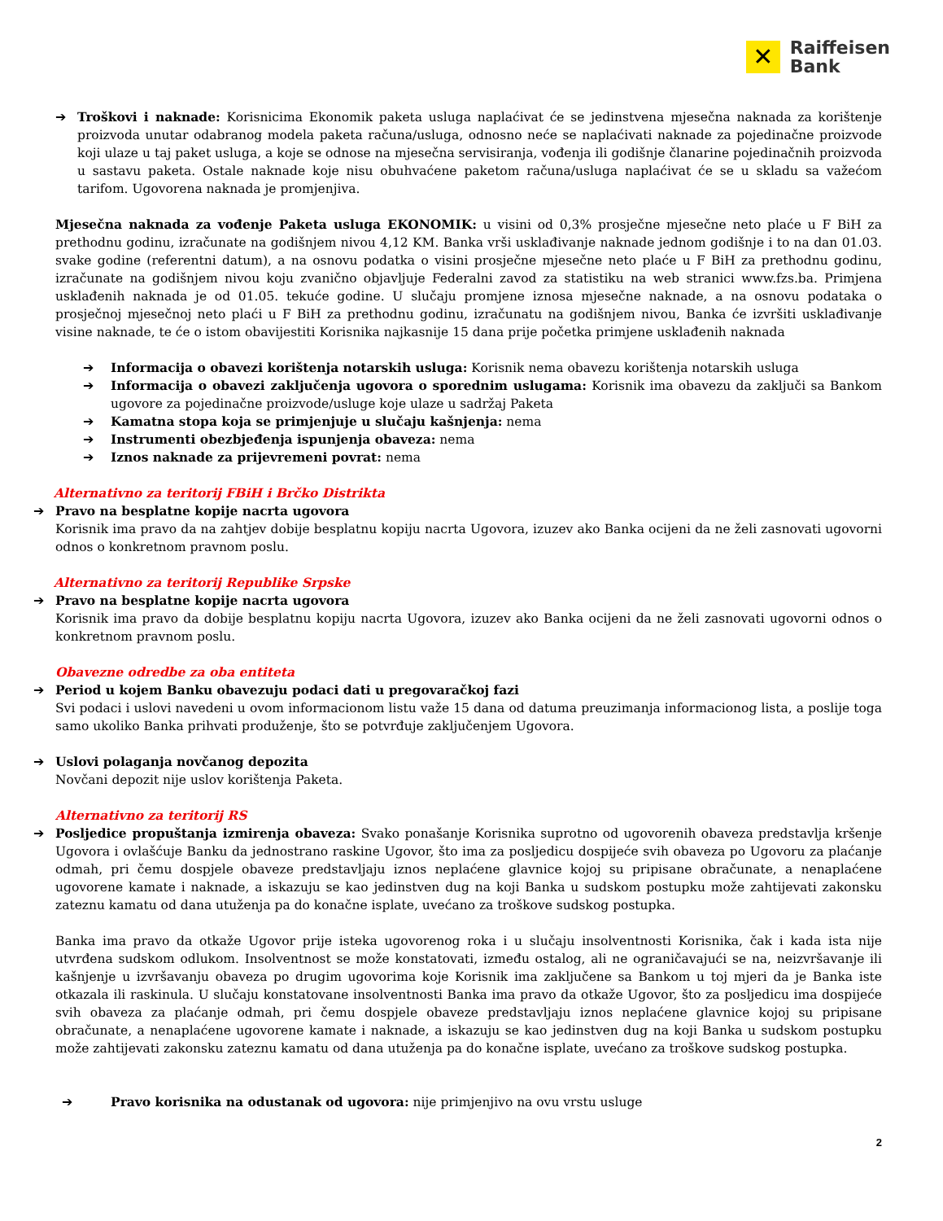✕
Raiffeisen
Bank
➔ Troškovi i naknade: Korisnicima Ekonomik paketa usluga naplaćivat će se jedinstvena mjesečna naknada za korištenje proizvoda unutar odabranog modela paketa računa/usluga, odnosno neće se naplaćivati naknade za pojedinačne proizvode koji ulaze u taj paket usluga, a koje se odnose na mjesečna servisiranja, vođenja ili godišnje članarine pojedinačnih proizvoda u sastavu paketa. Ostale naknade koje nisu obuhvaćene paketom računa/usluga naplaćivat će se u skladu sa važećom tarifom. Ugovorena naknada je promjenjiva.
Mjesečna naknada za vođenje Paketa usluga EKONOMIK: u visini od 0,3% prosječne mjesečne neto plaće u F BiH za prethodnu godinu, izračunate na godišnjem nivou 4,12 KM. Banka vrši usklađivanje naknade jednom godišnje i to na dan 01.03. svake godine (referentni datum), a na osnovu podatka o visini prosječne mjesečne neto plaće u F BiH za prethodnu godinu, izračunate na godišnjem nivou koju zvanično objavljuje Federalni zavod za statistiku na web stranici www.fzs.ba. Primjena usklađenih naknada je od 01.05. tekuće godine. U slučaju promjene iznosa mjesečne naknade, a na osnovu podataka o prosječnoj mjesečnoj neto plaći u F BiH za prethodnu godinu, izračunatu na godišnjem nivou, Banka će izvršiti usklađivanje visine naknade, te će o istom obavijestiti Korisnika najkasnije 15 dana prije početka primjene usklađenih naknada
➔ Informacija o obavezi korištenja notarskih usluga: Korisnik nema obavezu korištenja notarskih usluga
➔ Informacija o obavezi zaključenja ugovora o sporednim uslugama: Korisnik ima obavezu da zaključi sa Bankom ugovore za pojedinačne proizvode/usluge koje ulaze u sadržaj Paketa
➔ Kamatna stopa koja se primjenjuje u slučaju kašnjenja: nema
➔ Instrumenti obezbjeđenja ispunjenja obaveza: nema
➔ Iznos naknade za prijevremeni povrat: nema
Alternativno za teritorij FBiH i Brčko Distrikta
➔ Pravo na besplatne kopije nacrta ugovora
Korisnik ima pravo da na zahtjev dobije besplatnu kopiju nacrta Ugovora, izuzev ako Banka ocijeni da ne želi zasnovati ugovorni odnos o konkretnom pravnom poslu.
Alternativno za teritorij Republike Srpske
➔ Pravo na besplatne kopije nacrta ugovora
Korisnik ima pravo da dobije besplatnu kopiju nacrta Ugovora, izuzev ako Banka ocijeni da ne želi zasnovati ugovorni odnos o konkretnom pravnom poslu.
Obavezne odredbe za oba entiteta
➔ Period u kojem Banku obavezuju podaci dati u pregovaračkoj fazi
Svi podaci i uslovi navedeni u ovom informacionom listu važe 15 dana od datuma preuzimanja informacionog lista, a poslije toga samo ukoliko Banka prihvati produženje, što se potvrđuje zaključenjem Ugovora.
➔ Uslovi polaganja novčanog depozita
Novčani depozit nije uslov korištenja Paketa.
Alternativno za teritorij RS
➔ Posljedice propuštanja izmirenja obaveza: Svako ponašanje Korisnika suprotno od ugovorenih obaveza predstavlja kršenje Ugovora i ovlašćuje Banku da jednostrano raskine Ugovor, što ima za posljedicu dospijeće svih obaveza po Ugovoru za plaćanje odmah, pri čemu dospjele obaveze predstavljaju iznos neplaćene glavnice kojoj su pripisane obračunate, a nenaplaćene ugovorene kamate i naknade, a iskazuju se kao jedinstven dug na koji Banka u sudskom postupku može zahtijevati zakonsku zateznu kamatu od dana utuženja pa do konačne isplate, uvećano za troškove sudskog postupka.
Banka ima pravo da otkaže Ugovor prije isteka ugovorenog roka i u slučaju insolventnosti Korisnika, čak i kada ista nije utvrđena sudskom odlukom. Insolventnost se može konstatovati, između ostalog, ali ne ograničavajući se na, neizvršavanje ili kašnjenje u izvršavanju obaveza po drugim ugovorima koje Korisnik ima zaključene sa Bankom u toj mjeri da je Banka iste otkazala ili raskinula. U slučaju konstatovane insolventnosti Banka ima pravo da otkaže Ugovor, što za posljedicu ima dospijeće svih obaveza za plaćanje odmah, pri čemu dospjele obaveze predstavljaju iznos neplaćene glavnice kojoj su pripisane obračunate, a nenaplaćene ugovorene kamate i naknade, a iskazuju se kao jedinstven dug na koji Banka u sudskom postupku može zahtijevati zakonsku zateznu kamatu od dana utuženja pa do konačne isplate, uvećano za troškove sudskog postupka.
➔ Pravo korisnika na odustanak od ugovora: nije primjenjivo na ovu vrstu usluge
2